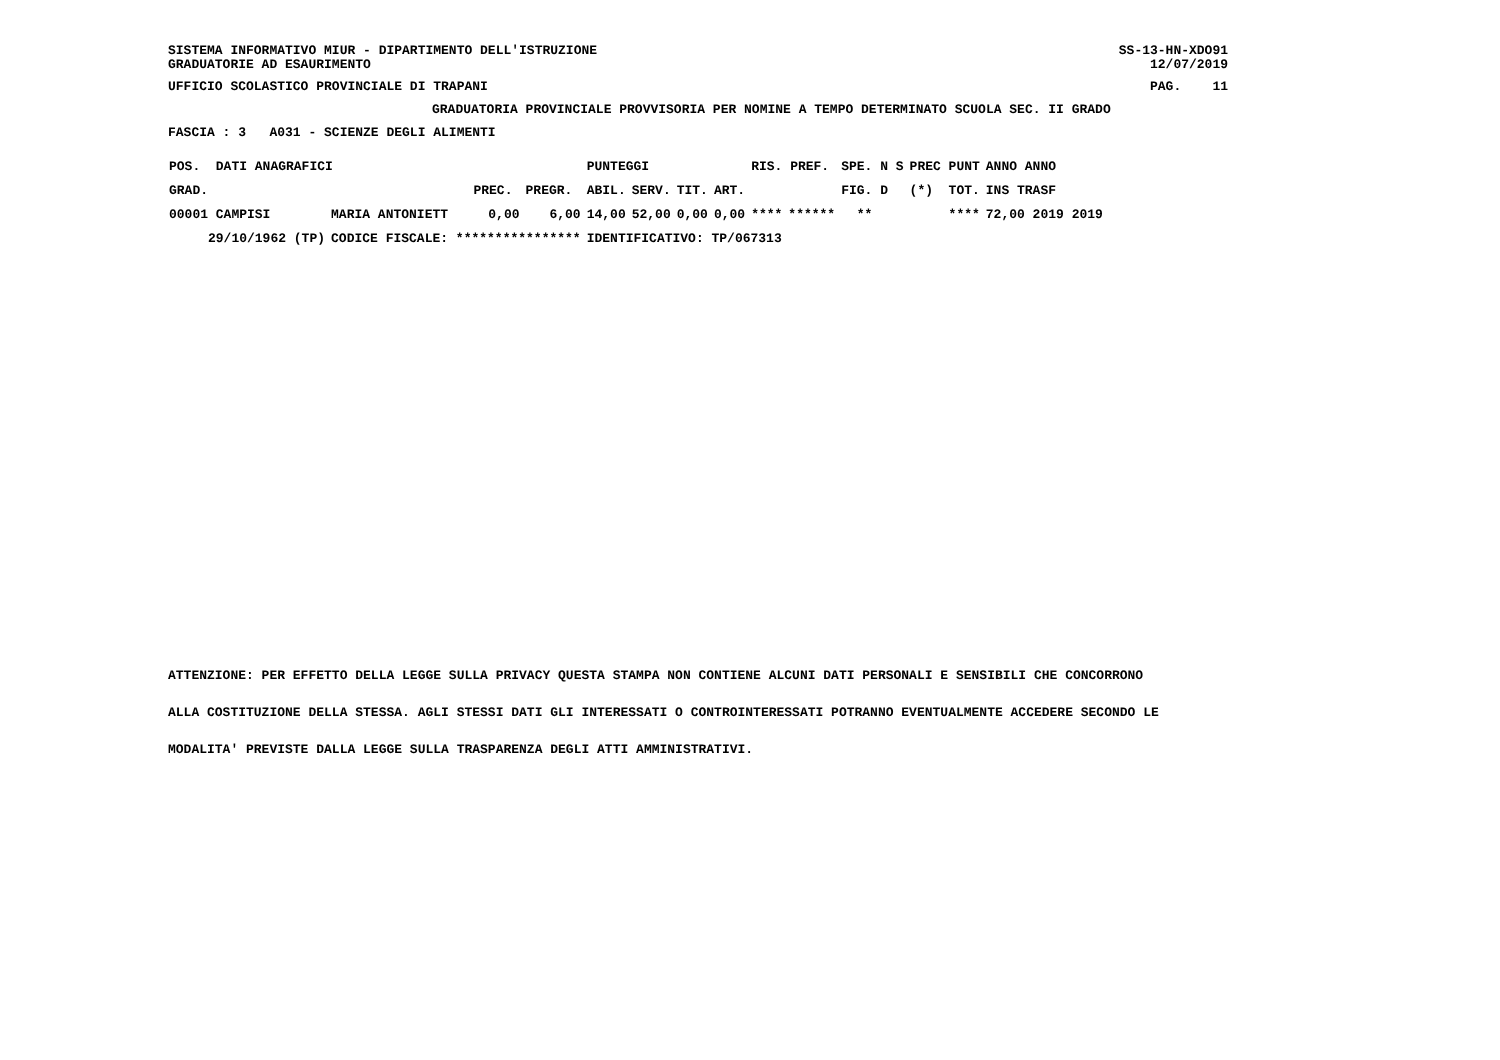SISTEMA INFORMATIVO MIUR - DIPARTIMENTO DELL'ISTRUZIONE GRADUATORIE AD ESAURIMENTO
SS-13-HN-XDO91 12/07/2019
UFFICIO SCOLASTICO PROVINCIALE DI TRAPANI
PAG. 11
GRADUATORIA PROVINCIALE PROVVISORIA PER NOMINE A TEMPO DETERMINATO SCUOLA SEC. II GRADO
FASCIA : 3 A031 - SCIENZE DEGLI ALIMENTI
| POS. DATI ANAGRAFICI | | | | PUNTEGGI | | | | RIS. PREF. | | SPE. N S | PREC PUNT | ANNO ANNO |
| --- | --- | --- | --- | --- | --- | --- | --- | --- | --- | --- | --- | --- |
| GRAD. | | PREC. | PREGR. | ABIL. | SERV. | TIT. | ART. | | | FIG. D | (*) TOT. | INS TRASF |
| 00001 CAMPISI | MARIA ANTONIETT | 0,00 | 6,00 | 14,00 | 52,00 | 0,00 | 0,00 | **** | ****** | ** | **** | 72,00 2019 2019 |
| 29/10/1962 (TP) | CODICE FISCALE: **************** | | | IDENTIFICATIVO: TP/067313 | | | | | | | | |
ATTENZIONE: PER EFFETTO DELLA LEGGE SULLA PRIVACY QUESTA STAMPA NON CONTIENE ALCUNI DATI PERSONALI E SENSIBILI CHE CONCORRONO
ALLA COSTITUZIONE DELLA STESSA. AGLI STESSI DATI GLI INTERESSATI O CONTROINTERESSATI POTRANNO EVENTUALMENTE ACCEDERE SECONDO LE
MODALITA' PREVISTE DALLA LEGGE SULLA TRASPARENZA DEGLI ATTI AMMINISTRATIVI.